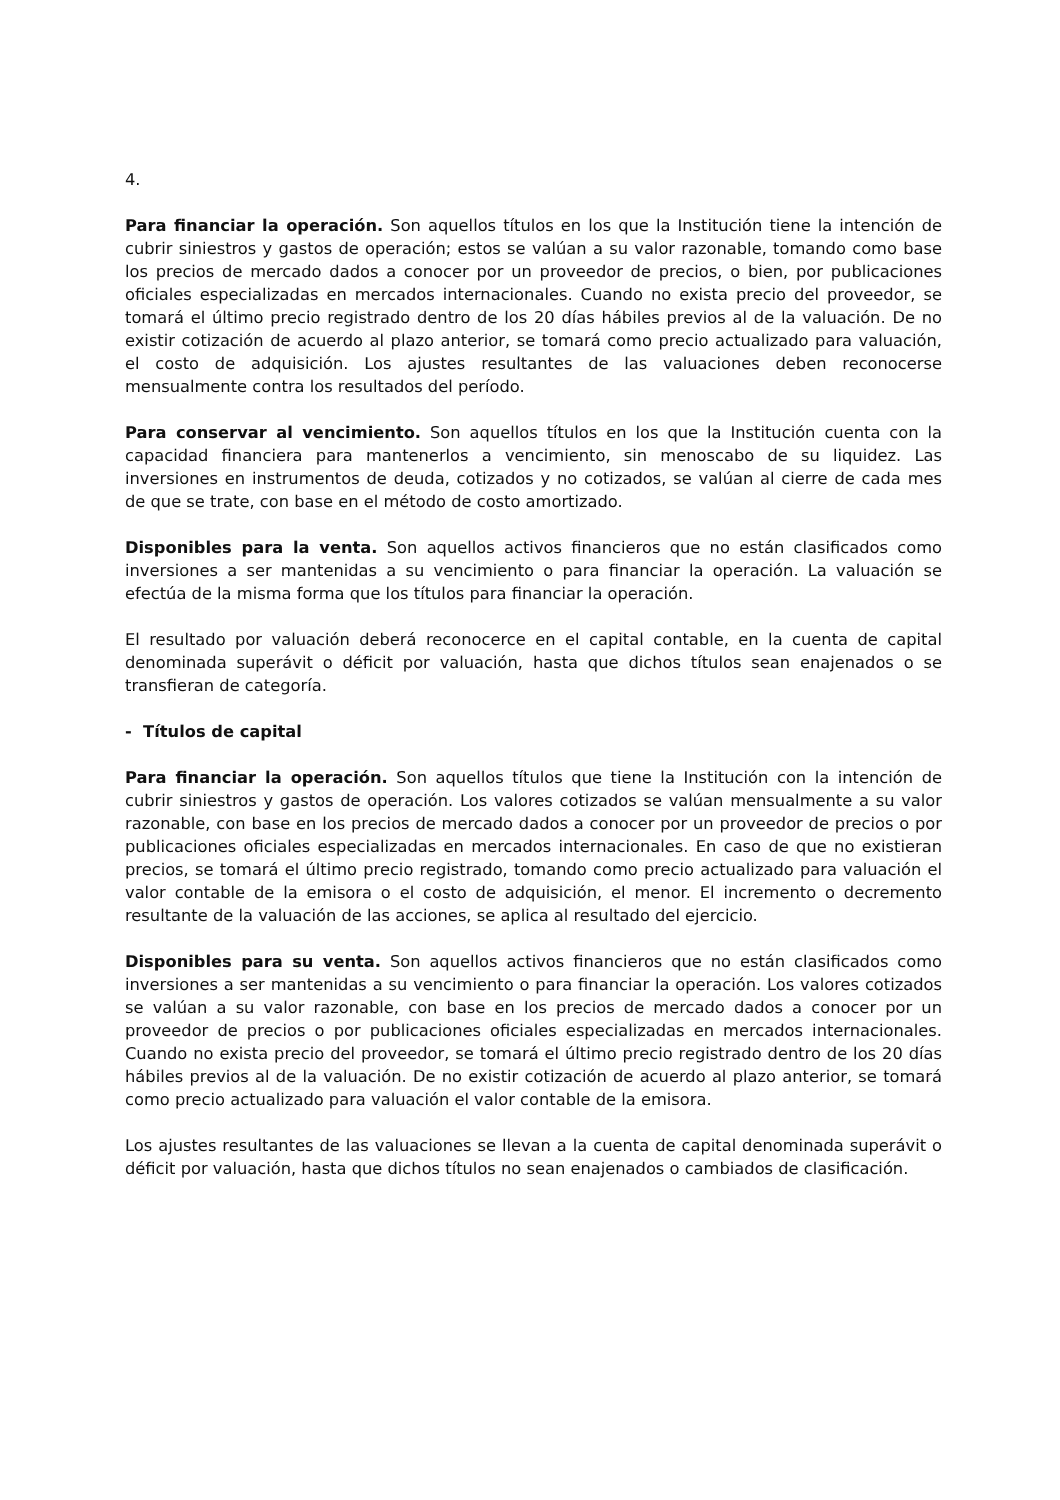4.
Para financiar la operación. Son aquellos títulos en los que la Institución tiene la intención de cubrir siniestros y gastos de operación; estos se valúan a su valor razonable, tomando como base los precios de mercado dados a conocer por un proveedor de precios, o bien, por publicaciones oficiales especializadas en mercados internacionales. Cuando no exista precio del proveedor, se tomará el último precio registrado dentro de los 20 días hábiles previos al de la valuación. De no existir cotización de acuerdo al plazo anterior, se tomará como precio actualizado para valuación, el costo de adquisición. Los ajustes resultantes de las valuaciones deben reconocerse mensualmente contra los resultados del período.
Para conservar al vencimiento. Son aquellos títulos en los que la Institución cuenta con la capacidad financiera para mantenerlos a vencimiento, sin menoscabo de su liquidez. Las inversiones en instrumentos de deuda, cotizados y no cotizados, se valúan al cierre de cada mes de que se trate, con base en el método de costo amortizado.
Disponibles para la venta. Son aquellos activos financieros que no están clasificados como inversiones a ser mantenidas a su vencimiento o para financiar la operación. La valuación se efectúa de la misma forma que los títulos para financiar la operación.
El resultado por valuación deberá reconocerce en el capital contable, en la cuenta de capital denominada superávit o déficit por valuación, hasta que dichos títulos sean enajenados o se transfieran de categoría.
- Títulos de capital
Para financiar la operación. Son aquellos títulos que tiene la Institución con la intención de cubrir siniestros y gastos de operación. Los valores cotizados se valúan mensualmente a su valor razonable, con base en los precios de mercado dados a conocer por un proveedor de precios o por publicaciones oficiales especializadas en mercados internacionales. En caso de que no existieran precios, se tomará el último precio registrado, tomando como precio actualizado para valuación el valor contable de la emisora o el costo de adquisición, el menor. El incremento o decremento resultante de la valuación de las acciones, se aplica al resultado del ejercicio.
Disponibles para su venta. Son aquellos activos financieros que no están clasificados como inversiones a ser mantenidas a su vencimiento o para financiar la operación. Los valores cotizados se valúan a su valor razonable, con base en los precios de mercado dados a conocer por un proveedor de precios o por publicaciones oficiales especializadas en mercados internacionales. Cuando no exista precio del proveedor, se tomará el último precio registrado dentro de los 20 días hábiles previos al de la valuación. De no existir cotización de acuerdo al plazo anterior, se tomará como precio actualizado para valuación el valor contable de la emisora.
Los ajustes resultantes de las valuaciones se llevan a la cuenta de capital denominada superávit o déficit por valuación, hasta que dichos títulos no sean enajenados o cambiados de clasificación.